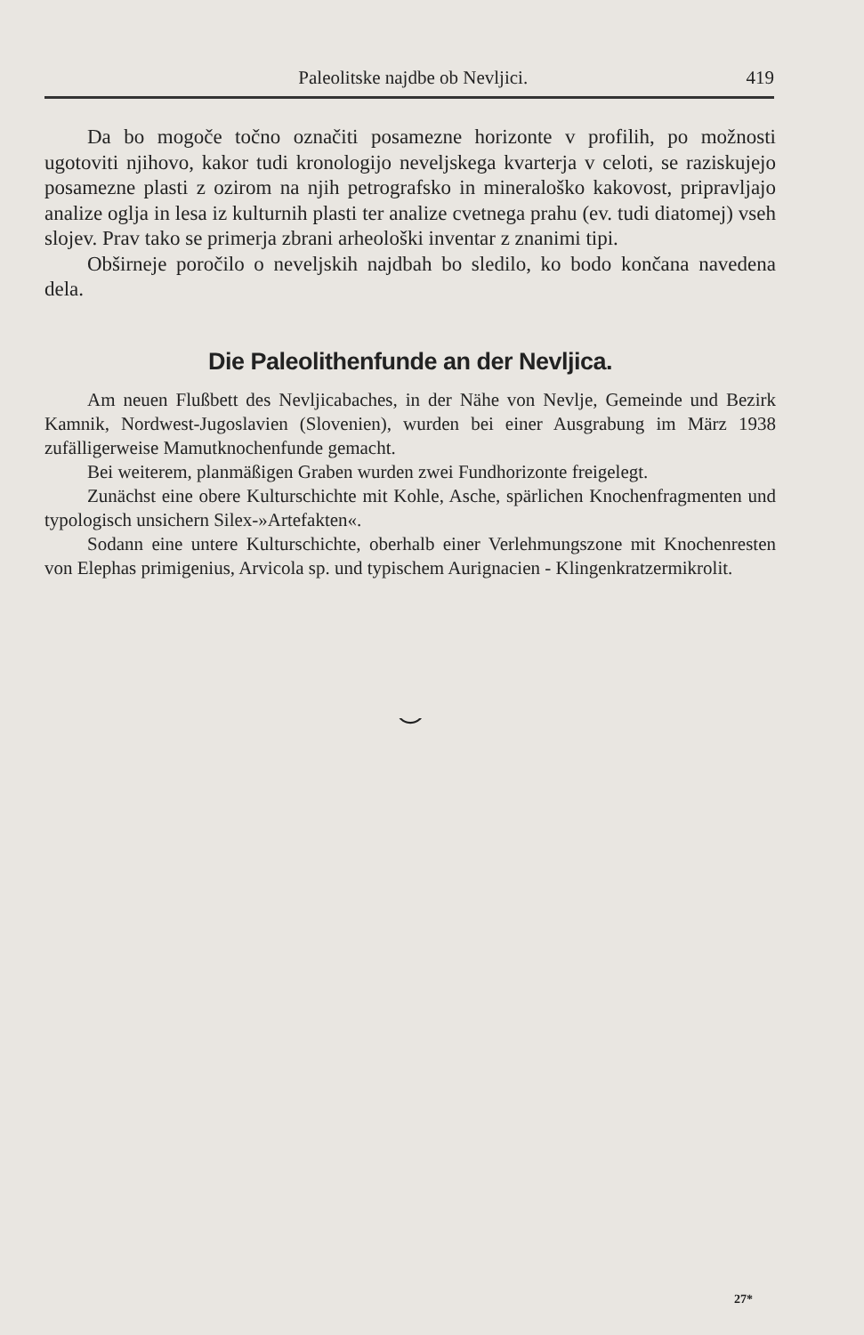Paleolitske najdbe ob Nevljici. 419
Da bo mogoče točno označiti posamezne horizonte v profilih, po možnosti ugotoviti njihovo, kakor tudi kronologijo neveljskega kvarterja v celoti, se raziskujejo posamezne plasti z ozirom na njih petrografsko in mineraloško kakovost, pripravljajo analize oglja in lesa iz kulturnih plasti ter analize cvetnega prahu (ev. tudi diatomej) vseh slojev. Prav tako se primerja zbrani arheološki inventar z znanimi tipi.
Obširneje poročilo o neveljskih najdbah bo sledilo, ko bodo končana navedena dela.
Die Paleolithenfunde an der Nevljica.
Am neuen Flußbett des Nevljicabaches, in der Nähe von Nevlje, Gemeinde und Bezirk Kamnik, Nordwest-Jugoslavien (Slovenien), wurden bei einer Ausgrabung im März 1938 zufälligerweise Mamutknochenfunde gemacht.
Bei weiterem, planmäßigen Graben wurden zwei Fundhorizonte freigelegt.
Zunächst eine obere Kulturschichte mit Kohle, Asche, spärlichen Knochenfragmenten und typologisch unsichern Silex-»Artefakten«.
Sodann eine untere Kulturschichte, oberhalb einer Verlehmungszone mit Knochenresten von Elephas primigenius, Arvicola sp. und typischem Aurignacien - Klingenkratzermikrolit.
⌣
27*